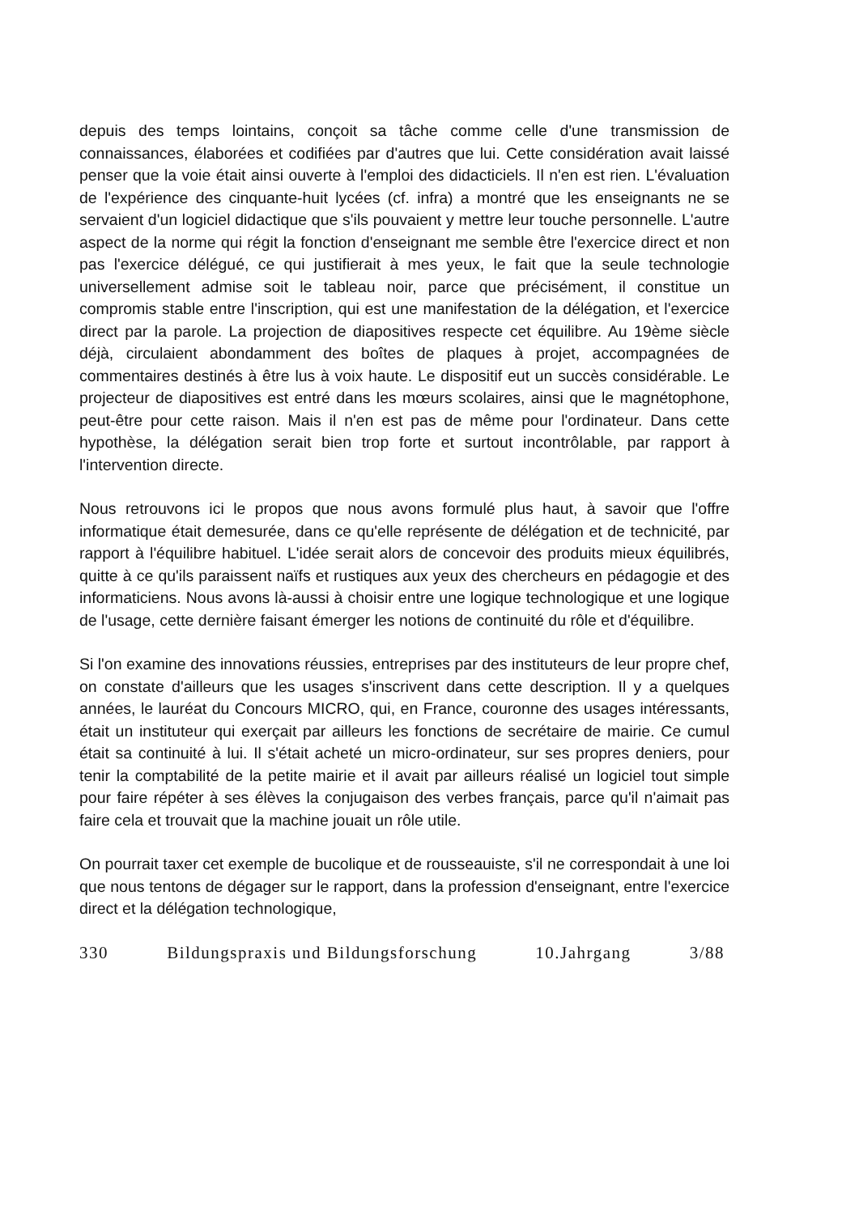depuis des temps lointains, conçoit sa tâche comme celle d'une transmission de connaissances, élaborées et codifiées par d'autres que lui. Cette considération avait laissé penser que la voie était ainsi ouverte à l'emploi des didacticiels. Il n'en est rien. L'évaluation de l'expérience des cinquante-huit lycées (cf. infra) a montré que les enseignants ne se servaient d'un logiciel didactique que s'ils pouvaient y mettre leur touche personnelle. L'autre aspect de la norme qui régit la fonction d'enseignant me semble être l'exercice direct et non pas l'exercice délégué, ce qui justifierait à mes yeux, le fait que la seule technologie universellement admise soit le tableau noir, parce que précisément, il constitue un compromis stable entre l'inscription, qui est une manifestation de la délégation, et l'exercice direct par la parole. La projection de diapositives respecte cet équilibre. Au 19ème siècle déjà, circulaient abondamment des boîtes de plaques à projet, accompagnées de commentaires destinés à être lus à voix haute. Le dispositif eut un succès considérable. Le projecteur de diapositives est entré dans les mœurs scolaires, ainsi que le magnétophone, peut-être pour cette raison. Mais il n'en est pas de même pour l'ordinateur. Dans cette hypothèse, la délégation serait bien trop forte et surtout incontrôlable, par rapport à l'intervention directe.
Nous retrouvons ici le propos que nous avons formulé plus haut, à savoir que l'offre informatique était demesurée, dans ce qu'elle représente de délégation et de technicité, par rapport à l'équilibre habituel. L'idée serait alors de concevoir des produits mieux équilibrés, quitte à ce qu'ils paraissent naïfs et rustiques aux yeux des chercheurs en pédagogie et des informaticiens. Nous avons là-aussi à choisir entre une logique technologique et une logique de l'usage, cette dernière faisant émerger les notions de continuité du rôle et d'équilibre.
Si l'on examine des innovations réussies, entreprises par des instituteurs de leur propre chef, on constate d'ailleurs que les usages s'inscrivent dans cette description. Il y a quelques années, le lauréat du Concours MICRO, qui, en France, couronne des usages intéressants, était un instituteur qui exerçait par ailleurs les fonctions de secrétaire de mairie. Ce cumul était sa continuité à lui. Il s'était acheté un micro-ordinateur, sur ses propres deniers, pour tenir la comptabilité de la petite mairie et il avait par ailleurs réalisé un logiciel tout simple pour faire répéter à ses élèves la conjugaison des verbes français, parce qu'il n'aimait pas faire cela et trouvait que la machine jouait un rôle utile.
On pourrait taxer cet exemple de bucolique et de rousseauiste, s'il ne correspondait à une loi que nous tentons de dégager sur le rapport, dans la profession d'enseignant, entre l'exercice direct et la délégation technologique,
330 Bildungspraxis und Bildungsforschung 10.Jahrgang 3/88